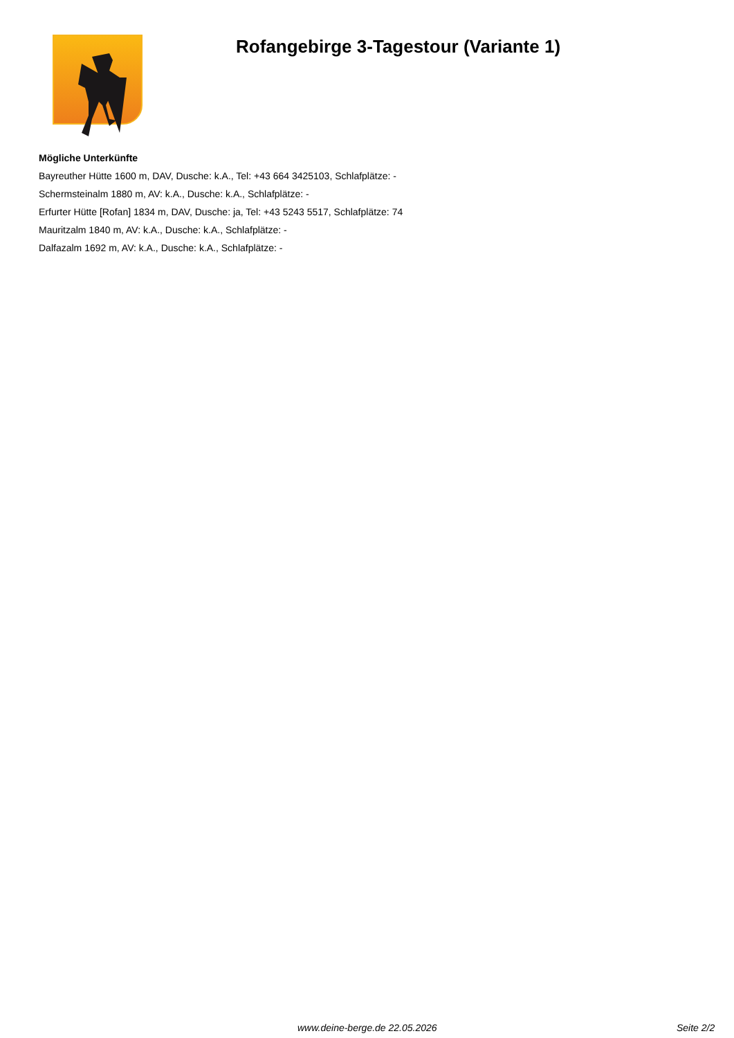Rofangebirge 3-Tagestour (Variante 1)
Mögliche Unterkünfte
Bayreuther Hütte 1600 m, DAV, Dusche: k.A., Tel: +43 664 3425103, Schlafplätze: -
Schermsteinalm 1880 m, AV: k.A., Dusche: k.A., Schlafplätze: -
Erfurter Hütte [Rofan] 1834 m, DAV, Dusche: ja, Tel: +43 5243 5517, Schlafplätze: 74
Mauritzalm 1840 m, AV: k.A., Dusche: k.A., Schlafplätze: -
Dalfazalm 1692 m, AV: k.A., Dusche: k.A., Schlafplätze: -
www.deine-berge.de 22.05.2026 Seite 2/2